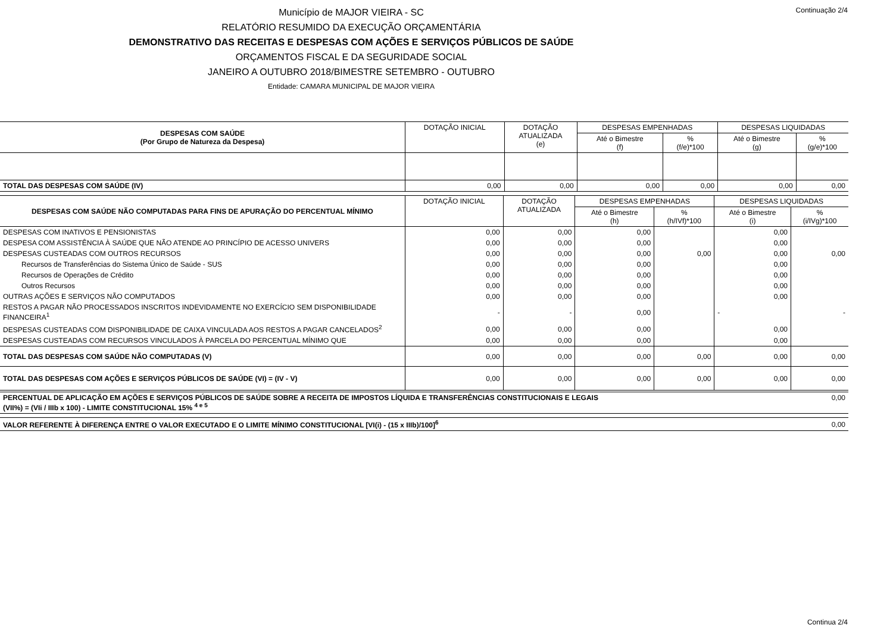Continuação 2/4
Município de MAJOR VIEIRA - SC
RELATÓRIO RESUMIDO DA EXECUÇÃO ORÇAMENTÁRIA
DEMONSTRATIVO DAS RECEITAS E DESPESAS COM AÇÕES E SERVIÇOS PÚBLICOS DE SAÚDE
ORÇAMENTOS FISCAL E DA SEGURIDADE SOCIAL
JANEIRO A OUTUBRO 2018/BIMESTRE SETEMBRO - OUTUBRO
Entidade: CAMARA MUNICIPAL DE MAJOR VIEIRA
| DESPESAS COM SAÚDE (Por Grupo de Natureza da Despesa) | DOTAÇÃO INICIAL | DOTAÇÃO ATUALIZADA (e) | DESPESAS EMPENHADAS | | DESPESAS LIQUIDADAS | |
| --- | --- | --- | --- | --- | --- | --- |
| | | | Até o Bimestre (f) | % (f/e)*100 | Até o Bimestre (g) | % (g/e)*100 |
| TOTAL DAS DESPESAS COM SAÚDE (IV) | 0,00 | 0,00 | 0,00 | 0,00 | 0,00 | 0,00 |
| DESPESAS COM SAÚDE NÃO COMPUTADAS PARA FINS DE APURAÇÃO DO PERCENTUAL MÍNIMO | DOTAÇÃO INICIAL | DOTAÇÃO ATUALIZADA | DESPESAS EMPENHADAS | | DESPESAS LIQUIDADAS | |
| --- | --- | --- | --- | --- | --- | --- |
| | | | Até o Bimestre (h) | % (h/IVf)*100 | Até o Bimestre (i) | % (i/IVg)*100 |
| DESPESAS COM INATIVOS E PENSIONISTAS | 0,00 | 0,00 | 0,00 | | 0,00 | |
| DESPESA COM ASSISTÊNCIA À SAÚDE QUE NÃO ATENDE AO PRINCÍPIO DE ACESSO UNIVERS | 0,00 | 0,00 | 0,00 | | 0,00 | |
| DESPESAS CUSTEADAS COM OUTROS RECURSOS | 0,00 | 0,00 | 0,00 | 0,00 | 0,00 | 0,00 |
| Recursos de Transferências do Sistema Único de Saúde - SUS | 0,00 | 0,00 | 0,00 | | 0,00 | |
| Recursos de Operações de Crédito | 0,00 | 0,00 | 0,00 | | 0,00 | |
| Outros Recursos | 0,00 | 0,00 | 0,00 | | 0,00 | |
| OUTRAS AÇÕES E SERVIÇOS NÃO COMPUTADOS | 0,00 | 0,00 | 0,00 | | 0,00 | |
| RESTOS A PAGAR NÃO PROCESSADOS INSCRITOS INDEVIDAMENTE NO EXERCÍCIO SEM DISPONIBILIDADE FINANCEIRA<sup>1</sup> | - | - | 0,00 | | - | - |
| DESPESAS CUSTEADAS COM DISPONIBILIDADE DE CAIXA VINCULADA AOS RESTOS A PAGAR CANCELADOS<sup>2</sup> | 0,00 | 0,00 | 0,00 | | 0,00 | |
| DESPESAS CUSTEADAS COM RECURSOS VINCULADOS À PARCELA DO PERCENTUAL MÍNIMO QUE | 0,00 | 0,00 | 0,00 | | 0,00 | |
| TOTAL DAS DESPESAS COM SAÚDE NÃO COMPUTADAS (V) | 0,00 | 0,00 | 0,00 | 0,00 | 0,00 | 0,00 |
| TOTAL DAS DESPESAS COM AÇÕES E SERVIÇOS PÚBLICOS DE SAÚDE (VI) = (IV - V) | 0,00 | 0,00 | 0,00 | 0,00 | 0,00 | 0,00 |
| PERCENTUAL DE APLICAÇÃO EM AÇÕES E SERVIÇOS PÚBLICOS DE SAÚDE SOBRE A RECEITA DE IMPOSTOS LÍQUIDA E TRANSFERÊNCIAS CONSTITUCIONAIS E LEGAIS (VII%) = (VIi / IIIb x 100) - LIMITE CONSTITUCIONAL 15% <sup>4 e 5</sup> | 0,00 |
| VALOR REFERENTE À DIFERENÇA ENTRE O VALOR EXECUTADO E O LIMITE MÍNIMO CONSTITUCIONAL [VI(i) - (15 x IIIb)/100]<sup>6</sup> | 0,00 |
Continua 2/4